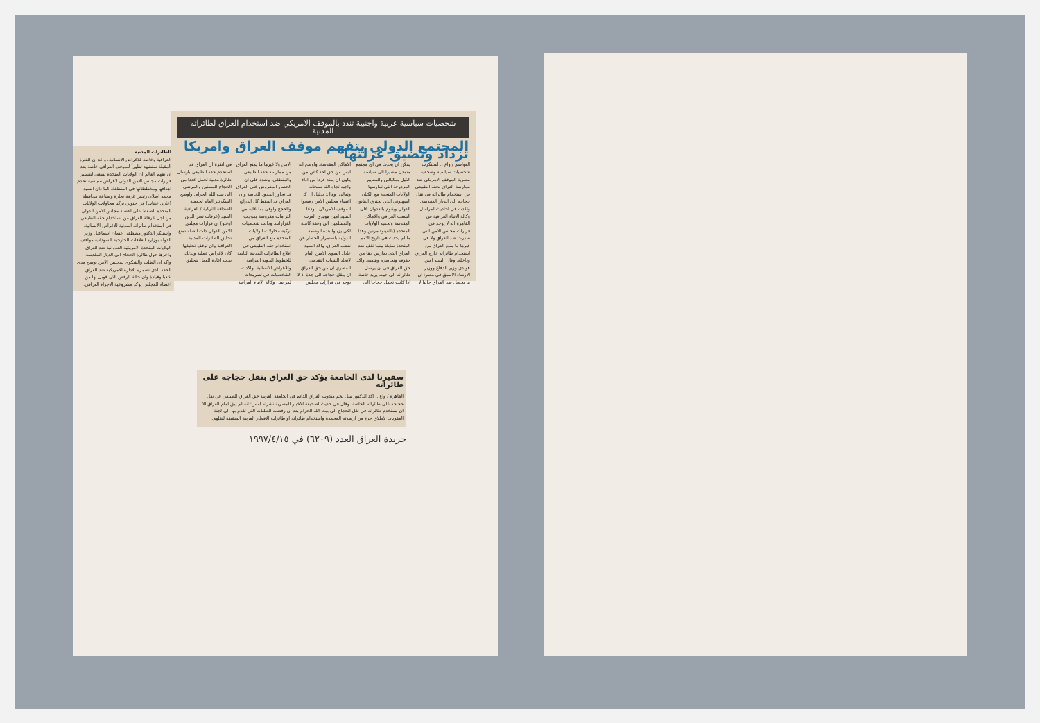شخصيات سياسية عربية واجنبية تندد بالموقف الامريكي ضد استخدام العراق لطائراته المدنية
المجتمع الدولي يتفهم موقف العراق وامريكا تزداد وتضيق عزلتها
العواصم / واع .. استنكرت شخصيات سياسية وصحفية مصرية الموقف الامريكي ضد ممارسة العراق لحقه الطبيعي في استخدام طائراته في نقل حجاجه الى الديار المقدسة. واكدت في احاديث لمراسل وكالة الانباء العراقية في القاهرة انه لا يوجد في قرارات مجلس الامن التي صدرت ضد العراق ولا في غيرها ما يمنع العراق من استخدام طائراته خارج العراق وداخله. وقال السيد امين هويدي وزير الدفاع ووزير الارشاد الاسبق في مصر: ان ما يحصل ضد العراق حاليا لا يمكن ان يحدث في اي مجتمع متمدن مشيرا الى سياسة الكيل بمكيالين والمعايير المزدوجة التي تمارسها الولايات المتحدة مع الكيان الصهيوني الذي يخترق القانون الدولي ويقوم بالعدوان على الشعب العراقي والاماكن المقدسة وتحميه الولايات المتحدة (بالفيتو) مرتين وهذا ما لم يحدث في تاريخ الامم المتحدة سابقا بينما تقف ضد العراق الذي يمارس حقا من حقوقه وتحاصره وشعبه. واكد حق العراق في ان يرسل طائراته الى حيث يريد خاصة اذا كانت تحمل حجاجا الى الاماكن المقدسة. واوضح انه ليس من حق احد كائن من يكون ان يمنع فردا من اداء واجبه تجاه الله سبحانه وتعالى. وقال: بدليل ان كل اعضاء مجلس الامن رفضوا الموقف الامريكي.. ودعا السيد امين هويدي العرب والمسلمين الى وقفة كاملة لكي يزيلوا هذه الوصمة الدولية باستمرار الحصار عن شعب العراق. واكد السيد عادل الضوي الامين العام لاتحاد الشباب التقدمي المصري ان من حق العراق ان ينقل حجاجه الى جدة اذ لا يوجد في قرارات مجلس الامن ولا غيرها ما يمنع العراق من ممارسة حقه الطبيعي والمنطقي. وشدد على ان الحصار المفروض على العراق قد تجاوز الحدود الخاصة وان العراق قد اسقط كل الذرائع والحجج واوفى بما عليه من التزامات مفروضة بموجب القرارات. ودانت شخصيات تركية محاولات الولايات المتحدة منع العراق من استخدام حقه الطبيعي في اقلاع الطائرات المدنية التابعة للخطوط الجوية العراقية وللاغراض الانسانية. واكدت الشخصيات في تصريحات لمراسل وكالة الانباء العراقية في انقرة ان العراق قد استخدم حقه الطبيعي بارسال طائرة مدنية تحمل عددا من الحجاج المسنين والمرضى الى بيت الله الحرام. واوضح السكرتير العام لجمعية الصداقة التركية / العراقية السيد (عرفات نصر الدين اوغلو) ان قرارات مجلس الامن الدولي ذات الصلة تمنع تحليق الطائرات المدنية العراقية وان توقف تحليقها كان لاغراض عملية ولذلك يجب اعادة العمل بتحليق
الطائرات المدنية
العراقية وخاصة للاغراض الانسانية. واكد ان الفترة المقبلة ستشهد تطوراً للموقف العراقي خاصة بعد ان تفهم العالم ان الولايات المتحدة تسعى لتفسير قرارات مجلس الامن الدولي لاغراض سياسية تخدم اهدافها ومخططاتها في المنطقة. كما دان السيد محمد اصلان رئيس غرفة تجارة وصناعة محافظة (غازي عنتاب) في جنوبي تركيا محاولات الولايات المتحدة للضغط على اعضاء مجلس الامن الدولي من اجل عرقلة العراق من استخدام حقه الطبيعي في استخدام طائراته المدنية للاغراض الانسانية. واستنكر الدكتور مصطفى عثمان اسماعيل وزير الدولة بوزارة العلاقات الخارجية السودانية مواقف الولايات المتحدة الامريكية العدوانية ضد العراق واخرها حول طائرة الحجاج الى الديار المقدسة. واكد ان الطلب والشكوى لمجلس الامن يوضح مدى الحقد الذي تضمره الادارة الامريكية ضد العراق شعبا وقيادة وان حالة الرفض التي قوبل بها من اعضاء المجلس يؤكد مشروعية الاجراء العراقي.
سفيرنا لدى الجامعة يؤكد حق العراق بنقل حجاجه على طائراته
القاهرة / واع .. اكد الدكتور نبيل نجم مندوب العراق الدائم في الجامعة العربية حق العراق الطبيعي في نقل حجاجه على طائراته الخاصة. وقال في حديث لصحيفة الاخبار المصرية نشرته امس: انه لم يبق امام العراق الا ان يستخدم طائراته في نقل الحجاج الى بيت الله الحرام بعد ان رفضت الطلبات التي تقدم بها الى لجنة العقوبات لاطلاق جزء من ارصدته المجمدة واستخدام طائراته او طائرات الاقطار العربية الشقيقة لنقلهم.
جريدة العراق العدد (٦٢٠٩) في ١٩٩٧/٤/١٥